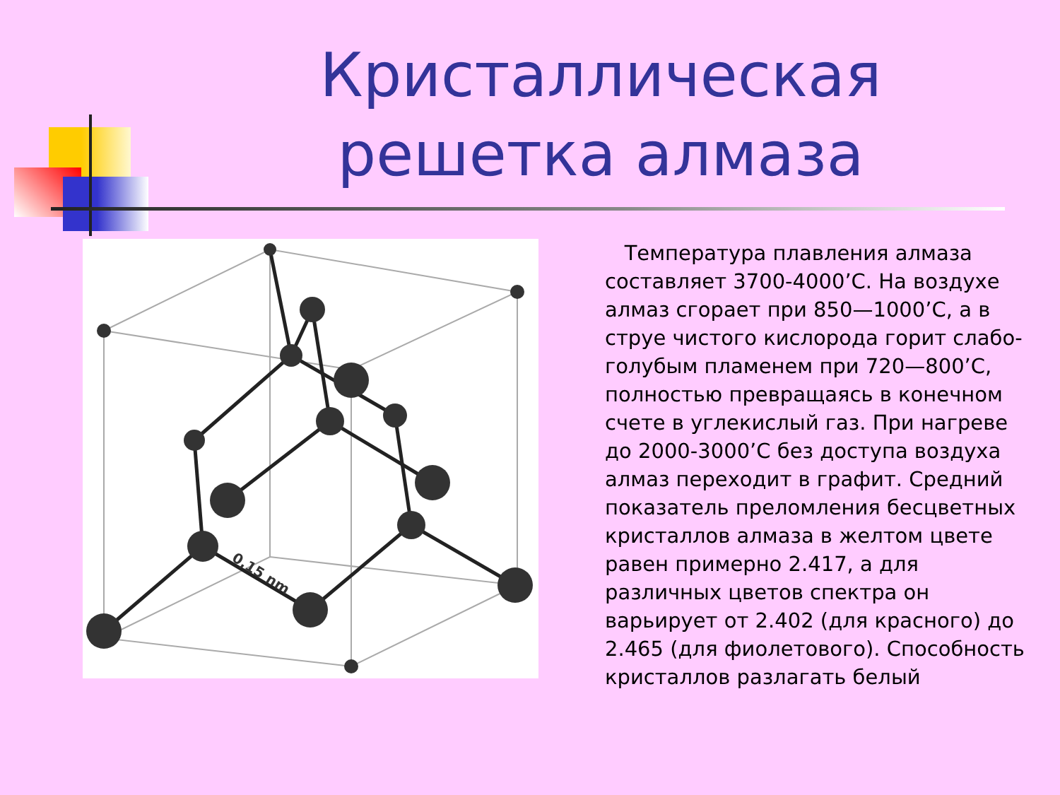Кристаллическая решетка алмаза
0,15 nm
Температура плавления алмаза составляет 3700-4000’С. На воздухе алмаз сгорает при 850—1000’С, а в струе чистого кислорода горит слабо-голубым пламенем при 720—800’С, полностью превращаясь в конечном счете в углекислый газ. При нагреве до 2000-3000’С без доступа воздуха алмаз переходит в графит. Средний показатель преломления бесцветных кристаллов алмаза в желтом цвете равен примерно 2.417, а для различных цветов спектра он варьирует от 2.402 (для красного) до 2.465 (для фиолетового). Способность кристаллов разлагать белый